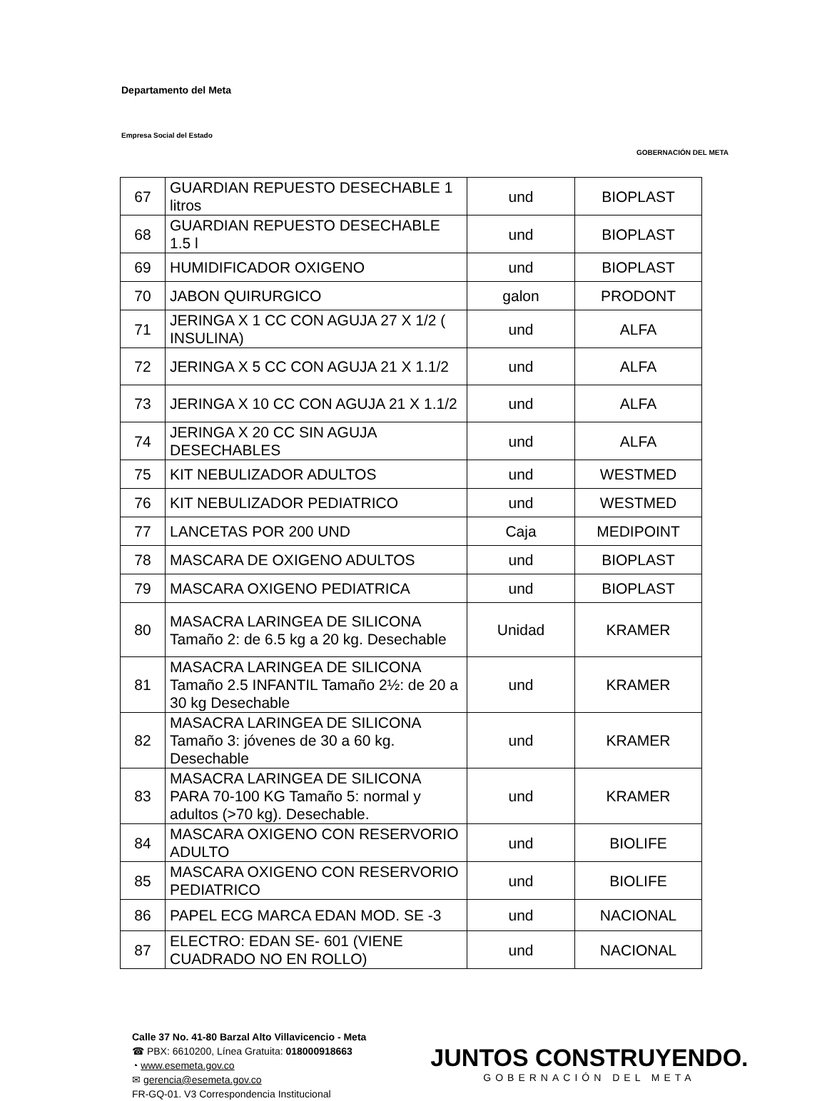Departamento del Meta
Empresa Social del Estado
GOBERNACIÓN DEL META
| 67 | GUARDIAN REPUESTO DESECHABLE 1 litros | und | BIOPLAST |
| 68 | GUARDIAN REPUESTO DESECHABLE 1.5 l | und | BIOPLAST |
| 69 | HUMIDIFICADOR OXIGENO | und | BIOPLAST |
| 70 | JABON QUIRURGICO | galon | PRODONT |
| 71 | JERINGA X 1 CC CON AGUJA 27 X 1/2 ( INSULINA) | und | ALFA |
| 72 | JERINGA X 5 CC CON AGUJA 21 X 1.1/2 | und | ALFA |
| 73 | JERINGA X 10 CC CON AGUJA 21 X 1.1/2 | und | ALFA |
| 74 | JERINGA X 20 CC SIN AGUJA DESECHABLES | und | ALFA |
| 75 | KIT NEBULIZADOR ADULTOS | und | WESTMED |
| 76 | KIT NEBULIZADOR PEDIATRICO | und | WESTMED |
| 77 | LANCETAS POR 200 UND | Caja | MEDIPOINT |
| 78 | MASCARA DE OXIGENO ADULTOS | und | BIOPLAST |
| 79 | MASCARA OXIGENO PEDIATRICA | und | BIOPLAST |
| 80 | MASACRA LARINGEA DE SILICONA Tamaño 2: de 6.5 kg a 20 kg. Desechable | Unidad | KRAMER |
| 81 | MASACRA LARINGEA DE SILICONA Tamaño 2.5 INFANTIL Tamaño 2½: de 20 a 30 kg Desechable | und | KRAMER |
| 82 | MASACRA LARINGEA DE SILICONA Tamaño 3: jóvenes de 30 a 60 kg. Desechable | und | KRAMER |
| 83 | MASACRA LARINGEA DE SILICONA PARA 70-100 KG Tamaño 5: normal y adultos (>70 kg). Desechable. | und | KRAMER |
| 84 | MASCARA OXIGENO CON RESERVORIO ADULTO | und | BIOLIFE |
| 85 | MASCARA OXIGENO CON RESERVORIO PEDIATRICO | und | BIOLIFE |
| 86 | PAPEL ECG MARCA EDAN MOD. SE -3 | und | NACIONAL |
| 87 | ELECTRO: EDAN SE- 601 (VIENE CUADRADO NO EN ROLLO) | und | NACIONAL |
Calle 37 No. 41-80 Barzal Alto Villavicencio - Meta
☎ PBX: 6610200, Línea Gratuita: 018000918663
◔ www.esemeta.gov.co
✉ gerencia@esemeta.gov.co
FR-GQ-01. V3 Correspondencia Institucional
JUNTOS CONSTRUYENDO.
GOBERNACIÓN DEL META